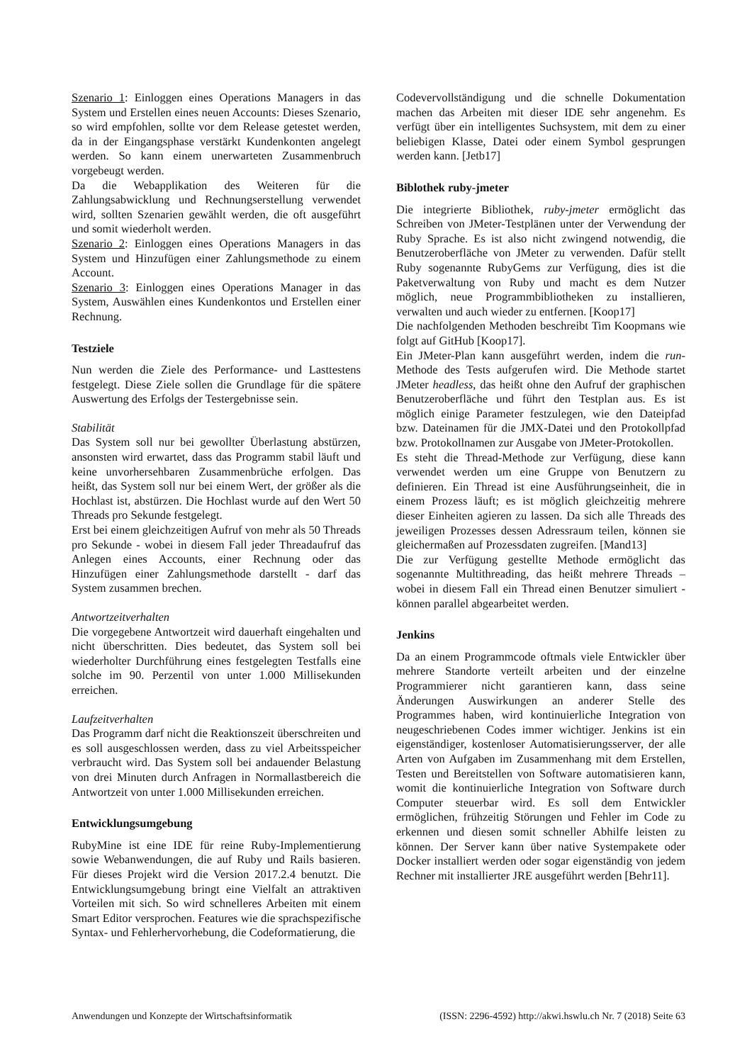Szenario 1: Einloggen eines Operations Managers in das System und Erstellen eines neuen Accounts: Dieses Szenario, so wird empfohlen, sollte vor dem Release getestet werden, da in der Eingangsphase verstärkt Kundenkonten angelegt werden. So kann einem unerwarteten Zusammenbruch vorgebeugt werden.
Da die Webapplikation des Weiteren für die Zahlungsabwicklung und Rechnungserstellung verwendet wird, sollten Szenarien gewählt werden, die oft ausgeführt und somit wiederholt werden.
Szenario 2: Einloggen eines Operations Managers in das System und Hinzufügen einer Zahlungsmethode zu einem Account.
Szenario 3: Einloggen eines Operations Manager in das System, Auswählen eines Kundenkontos und Erstellen einer Rechnung.
Testziele
Nun werden die Ziele des Performance- und Lasttestens festgelegt. Diese Ziele sollen die Grundlage für die spätere Auswertung des Erfolgs der Testergebnisse sein.
Stabilität
Das System soll nur bei gewollter Überlastung abstürzen, ansonsten wird erwartet, dass das Programm stabil läuft und keine unvorhersehbaren Zusammenbrüche erfolgen. Das heißt, das System soll nur bei einem Wert, der größer als die Hochlast ist, abstürzen. Die Hochlast wurde auf den Wert 50 Threads pro Sekunde festgelegt.
Erst bei einem gleichzeitigen Aufruf von mehr als 50 Threads pro Sekunde - wobei in diesem Fall jeder Threadaufruf das Anlegen eines Accounts, einer Rechnung oder das Hinzufügen einer Zahlungsmethode darstellt - darf das System zusammen brechen.
Antwortzeitverhalten
Die vorgegebene Antwortzeit wird dauerhaft eingehalten und nicht überschritten. Dies bedeutet, das System soll bei wiederholter Durchführung eines festgelegten Testfalls eine solche im 90. Perzentil von unter 1.000 Millisekunden erreichen.
Laufzeitverhalten
Das Programm darf nicht die Reaktionszeit überschreiten und es soll ausgeschlossen werden, dass zu viel Arbeitsspeicher verbraucht wird. Das System soll bei andauender Belastung von drei Minuten durch Anfragen in Normallastbereich die Antwortzeit von unter 1.000 Millisekunden erreichen.
Entwicklungsumgebung
RubyMine ist eine IDE für reine Ruby-Implementierung sowie Webanwendungen, die auf Ruby und Rails basieren. Für dieses Projekt wird die Version 2017.2.4 benutzt. Die Entwicklungsumgebung bringt eine Vielfalt an attraktiven Vorteilen mit sich. So wird schnelleres Arbeiten mit einem Smart Editor versprochen. Features wie die sprachspezifische Syntax- und Fehlerhervorhebung, die Codeformatierung, die
Codevervollständigung und die schnelle Dokumentation machen das Arbeiten mit dieser IDE sehr angenehm. Es verfügt über ein intelligentes Suchsystem, mit dem zu einer beliebigen Klasse, Datei oder einem Symbol gesprungen werden kann. [Jetb17]
Biblothek ruby-jmeter
Die integrierte Bibliothek, ruby-jmeter ermöglicht das Schreiben von JMeter-Testplänen unter der Verwendung der Ruby Sprache. Es ist also nicht zwingend notwendig, die Benutzeroberfläche von JMeter zu verwenden. Dafür stellt Ruby sogenannte RubyGems zur Verfügung, dies ist die Paketverwaltung von Ruby und macht es dem Nutzer möglich, neue Programmbibliotheken zu installieren, verwalten und auch wieder zu entfernen. [Koop17]
Die nachfolgenden Methoden beschreibt Tim Koopmans wie folgt auf GitHub [Koop17].
Ein JMeter-Plan kann ausgeführt werden, indem die run-Methode des Tests aufgerufen wird. Die Methode startet JMeter headless, das heißt ohne den Aufruf der graphischen Benutzeroberfläche und führt den Testplan aus. Es ist möglich einige Parameter festzulegen, wie den Dateipfad bzw. Dateinamen für die JMX-Datei und den Protokollpfad bzw. Protokollnamen zur Ausgabe von JMeter-Protokollen.
Es steht die Thread-Methode zur Verfügung, diese kann verwendet werden um eine Gruppe von Benutzern zu definieren. Ein Thread ist eine Ausführungseinheit, die in einem Prozess läuft; es ist möglich gleichzeitig mehrere dieser Einheiten agieren zu lassen. Da sich alle Threads des jeweiligen Prozesses dessen Adressraum teilen, können sie gleichermaßen auf Prozessdaten zugreifen. [Mand13]
Die zur Verfügung gestellte Methode ermöglicht das sogenannte Multithreading, das heißt mehrere Threads – wobei in diesem Fall ein Thread einen Benutzer simuliert - können parallel abgearbeitet werden.
Jenkins
Da an einem Programmcode oftmals viele Entwickler über mehrere Standorte verteilt arbeiten und der einzelne Programmierer nicht garantieren kann, dass seine Änderungen Auswirkungen an anderer Stelle des Programmes haben, wird kontinuierliche Integration von neugeschriebenen Codes immer wichtiger. Jenkins ist ein eigenständiger, kostenloser Automatisierungsserver, der alle Arten von Aufgaben im Zusammenhang mit dem Erstellen, Testen und Bereitstellen von Software automatisieren kann, womit die kontinuierliche Integration von Software durch Computer steuerbar wird. Es soll dem Entwickler ermöglichen, frühzeitig Störungen und Fehler im Code zu erkennen und diesen somit schneller Abhilfe leisten zu können. Der Server kann über native Systempakete oder Docker installiert werden oder sogar eigenständig von jedem Rechner mit installierter JRE ausgeführt werden [Behr11].
Anwendungen und Konzepte der Wirtschaftsinformatik (ISSN: 2296-4592) http://akwi.hswlu.ch Nr. 7 (2018) Seite 63